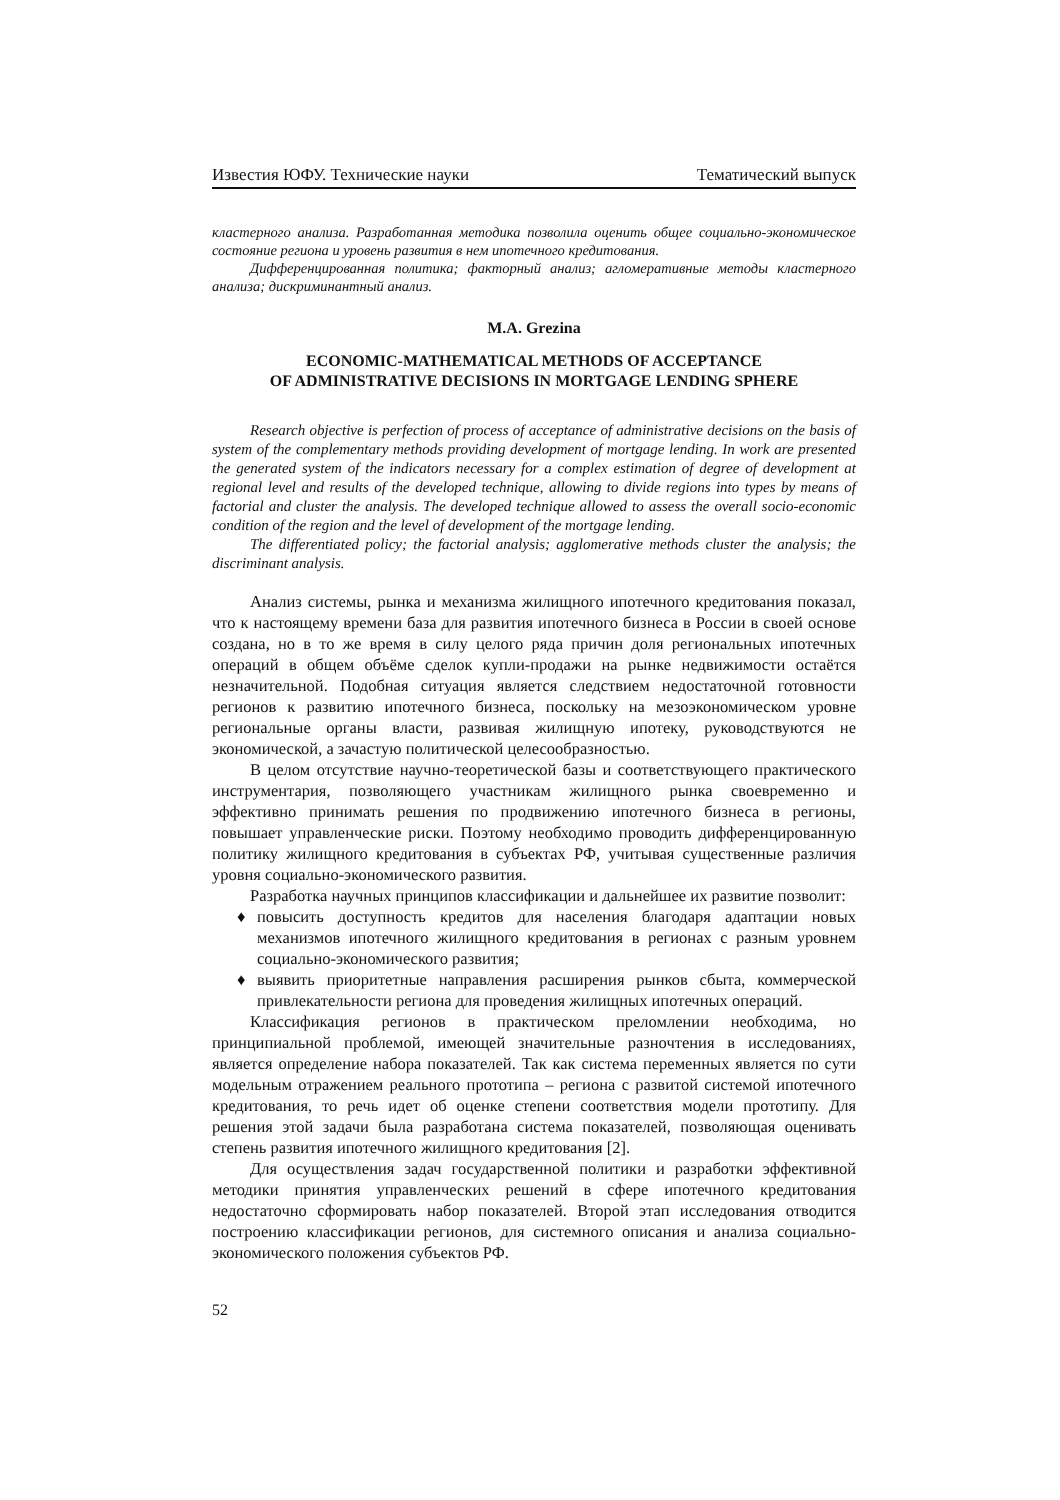Известия ЮФУ. Технические науки Тематический выпуск
кластерного анализа. Разработанная методика позволила оценить общее социально-экономическое состояние региона и уровень развития в нем ипотечного кредитования.
Дифференцированная политика; факторный анализ; агломеративные методы кластерного анализа; дискриминантный анализ.
M.A. Grezina
ECONOMIC-MATHEMATICAL METHODS OF ACCEPTANCE
OF ADMINISTRATIVE DECISIONS IN MORTGAGE LENDING SPHERE
Research objective is perfection of process of acceptance of administrative decisions on the basis of system of the complementary methods providing development of mortgage lending. In work are presented the generated system of the indicators necessary for a complex estimation of degree of development at regional level and results of the developed technique, allowing to divide regions into types by means of factorial and cluster the analysis. The developed technique allowed to assess the overall socio-economic condition of the region and the level of development of the mortgage lending.
The differentiated policy; the factorial analysis; agglomerative methods cluster the analysis; the discriminant analysis.
Анализ системы, рынка и механизма жилищного ипотечного кредитования показал, что к настоящему времени база для развития ипотечного бизнеса в России в своей основе создана, но в то же время в силу целого ряда причин доля региональных ипотечных операций в общем объёме сделок купли-продажи на рынке недвижимости остаётся незначительной. Подобная ситуация является следствием недостаточной готовности регионов к развитию ипотечного бизнеса, поскольку на мезоэкономическом уровне региональные органы власти, развивая жилищную ипотеку, руководствуются не экономической, а зачастую политической целесообразностью.
В целом отсутствие научно-теоретической базы и соответствующего практического инструментария, позволяющего участникам жилищного рынка своевременно и эффективно принимать решения по продвижению ипотечного бизнеса в регионы, повышает управленческие риски. Поэтому необходимо проводить дифференцированную политику жилищного кредитования в субъектах РФ, учитывая существенные различия уровня социально-экономического развития.
Разработка научных принципов классификации и дальнейшее их развитие позволит:
♦ повысить доступность кредитов для населения благодаря адаптации новых механизмов ипотечного жилищного кредитования в регионах с разным уровнем социально-экономического развития;
♦ выявить приоритетные направления расширения рынков сбыта, коммерческой привлекательности региона для проведения жилищных ипотечных операций.
Классификация регионов в практическом преломлении необходима, но принципиальной проблемой, имеющей значительные разночтения в исследованиях, является определение набора показателей. Так как система переменных является по сути модельным отражением реального прототипа – региона с развитой системой ипотечного кредитования, то речь идет об оценке степени соответствия модели прототипу. Для решения этой задачи была разработана система показателей, позволяющая оценивать степень развития ипотечного жилищного кредитования [2].
Для осуществления задач государственной политики и разработки эффективной методики принятия управленческих решений в сфере ипотечного кредитования недостаточно сформировать набор показателей. Второй этап исследования отводится построению классификации регионов, для системного описания и анализа социально-экономического положения субъектов РФ.
52